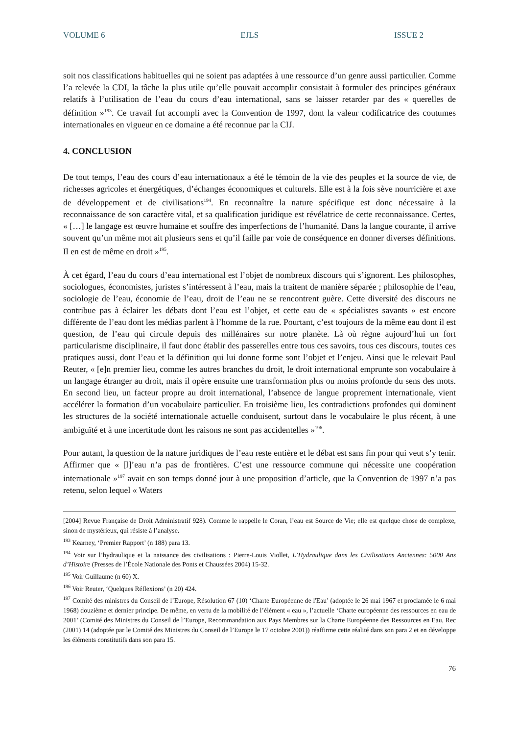VOLUME 6 EJLS ISSUE 2
soit nos classifications habituelles qui ne soient pas adaptées à une ressource d’un genre aussi particulier. Comme l’a relevée la CDI, la tâche la plus utile qu’elle pouvait accomplir consistait à formuler des principes généraux relatifs à l’utilisation de l’eau du cours d’eau international, sans se laisser retarder par des « querelles de définition »<sup>193</sup>. Ce travail fut accompli avec la Convention de 1997, dont la valeur codificatrice des coutumes internationales en vigueur en ce domaine a été reconnue par la CIJ.
4. CONCLUSION
De tout temps, l’eau des cours d’eau internationaux a été le témoin de la vie des peuples et la source de vie, de richesses agricoles et énergétiques, d’échanges économiques et culturels. Elle est à la fois sève nourricière et axe de développement et de civilisations<sup>194</sup>. En reconnaître la nature spécifique est donc nécessaire à la reconnaissance de son caractère vital, et sa qualification juridique est révélatrice de cette reconnaissance. Certes, « […] le langage est œuvre humaine et souffre des imperfections de l’humanité. Dans la langue courante, il arrive souvent qu’un même mot ait plusieurs sens et qu’il faille par voie de conséquence en donner diverses définitions. Il en est de même en droit »<sup>195</sup>.
À cet égard, l’eau du cours d’eau international est l’objet de nombreux discours qui s’ignorent. Les philosophes, sociologues, économistes, juristes s’intéressent à l’eau, mais la traitent de manière séparée ; philosophie de l’eau, sociologie de l’eau, économie de l’eau, droit de l’eau ne se rencontrent guère. Cette diversité des discours ne contribue pas à éclairer les débats dont l’eau est l’objet, et cette eau de « spécialistes savants » est encore différente de l’eau dont les médias parlent à l’homme de la rue. Pourtant, c’est toujours de la même eau dont il est question, de l’eau qui circule depuis des millénaires sur notre planète. Là où règne aujourd’hui un fort particularisme disciplinaire, il faut donc établir des passerelles entre tous ces savoirs, tous ces discours, toutes ces pratiques aussi, dont l’eau et la définition qui lui donne forme sont l’objet et l’enjeu. Ainsi que le relevait Paul Reuter, « [e]n premier lieu, comme les autres branches du droit, le droit international emprunte son vocabulaire à un langage étranger au droit, mais il opère ensuite une transformation plus ou moins profonde du sens des mots. En second lieu, un facteur propre au droit international, l’absence de langue proprement internationale, vient accélérer la formation d’un vocabulaire particulier. En troisième lieu, les contradictions profondes qui dominent les structures de la société internationale actuelle conduisent, surtout dans le vocabulaire le plus récent, à une ambiguïté et à une incertitude dont les raisons ne sont pas accidentelles »<sup>196</sup>.
Pour autant, la question de la nature juridiques de l’eau reste entière et le débat est sans fin pour qui veut s’y tenir. Affirmer que « [l]’eau n’a pas de frontières. C’est une ressource commune qui nécessite une coopération internationale »<sup>197</sup> avait en son temps donné jour à une proposition d’article, que la Convention de 1997 n’a pas retenu, selon lequel « Waters
[2004] Revue Française de Droit Administratif 928). Comme le rappelle le Coran, l’eau est Source de Vie; elle est quelque chose de complexe, sinon de mystérieux, qui résiste à l’analyse.
<sup>193</sup> Kearney, ‘Premier Rapport’ (n 188) para 13.
<sup>194</sup> Voir sur l’hydraulique et la naissance des civilisations : Pierre-Louis Viollet, L’Hydraulique dans les Civilisations Anciennes: 5000 Ans d’Histoire (Presses de l’École Nationale des Ponts et Chaussées 2004) 15-32.
<sup>195</sup> Voir Guillaume (n 60) X.
<sup>196</sup> Voir Reuter, ‘Quelques Réflexions’ (n 20) 424.
<sup>197</sup> Comité des ministres du Conseil de l’Europe, Résolution 67 (10) ‘Charte Européenne de l'Eau’ (adoptée le 26 mai 1967 et proclamée le 6 mai 1968) douzième et dernier principe. De même, en vertu de la mobilité de l’élément « eau », l’actuelle ‘Charte européenne des ressources en eau de 2001’ (Comité des Ministres du Conseil de l’Europe, Recommandation aux Pays Membres sur la Charte Européenne des Ressources en Eau, Rec (2001) 14 (adoptée par le Comité des Ministres du Conseil de l’Europe le 17 octobre 2001)) réaffirme cette réalité dans son para 2 et en développe les éléments constitutifs dans son para 15.
76